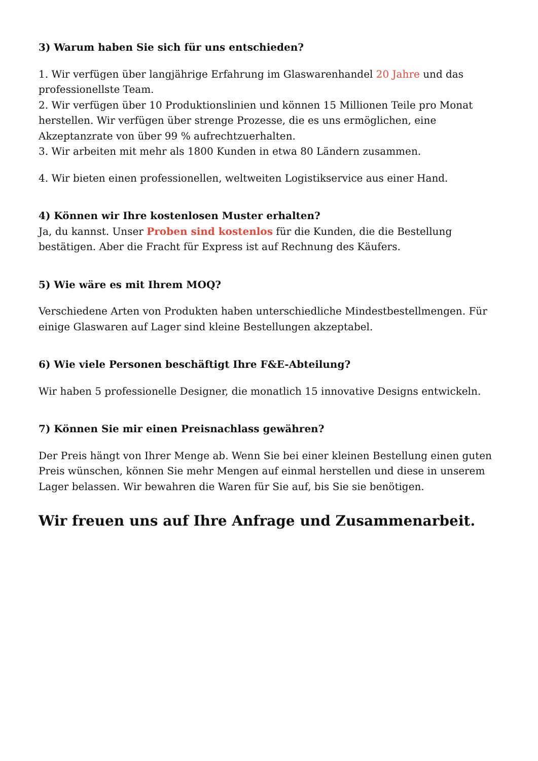3) Warum haben Sie sich für uns entschieden?
1. Wir verfügen über langjährige Erfahrung im Glaswarenhandel 20 Jahre und das professionellste Team.
2. Wir verfügen über 10 Produktionslinien und können 15 Millionen Teile pro Monat herstellen. Wir verfügen über strenge Prozesse, die es uns ermöglichen, eine Akzeptanzrate von über 99 % aufrechtzuerhalten.
3. Wir arbeiten mit mehr als 1800 Kunden in etwa 80 Ländern zusammen.
4. Wir bieten einen professionellen, weltweiten Logistikservice aus einer Hand.
4) Können wir Ihre kostenlosen Muster erhalten?
Ja, du kannst. Unser Proben sind kostenlos für die Kunden, die die Bestellung bestätigen. Aber die Fracht für Express ist auf Rechnung des Käufers.
5) Wie wäre es mit Ihrem MOQ?
Verschiedene Arten von Produkten haben unterschiedliche Mindestbestellmengen. Für einige Glaswaren auf Lager sind kleine Bestellungen akzeptabel.
6) Wie viele Personen beschäftigt Ihre F&E-Abteilung?
Wir haben 5 professionelle Designer, die monatlich 15 innovative Designs entwickeln.
7) Können Sie mir einen Preisnachlass gewähren?
Der Preis hängt von Ihrer Menge ab. Wenn Sie bei einer kleinen Bestellung einen guten Preis wünschen, können Sie mehr Mengen auf einmal herstellen und diese in unserem Lager belassen. Wir bewahren die Waren für Sie auf, bis Sie sie benötigen.
Wir freuen uns auf Ihre Anfrage und Zusammenarbeit.